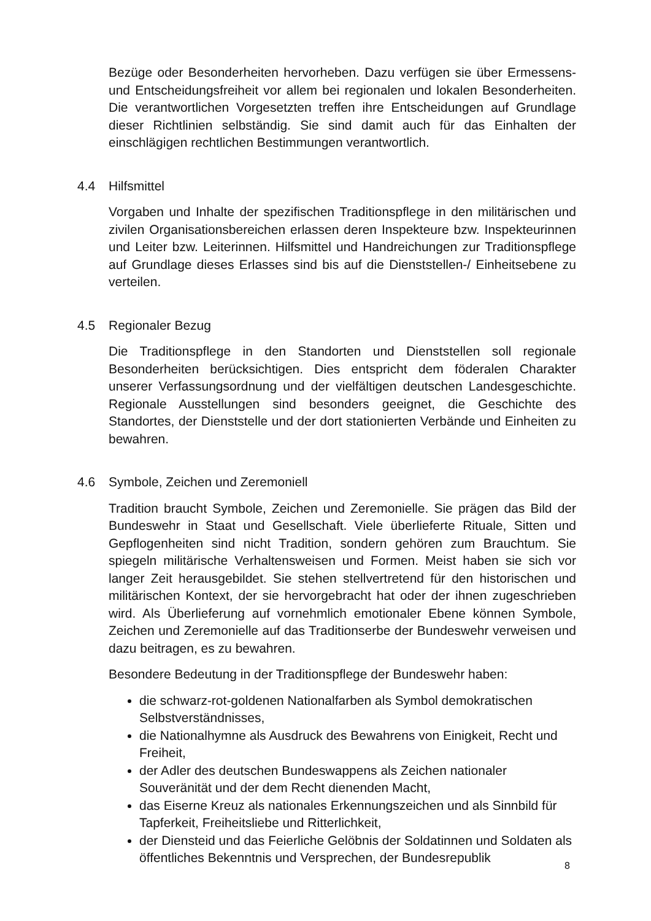Bezüge oder Besonderheiten hervorheben. Dazu verfügen sie über Ermessens- und Entscheidungsfreiheit vor allem bei regionalen und lokalen Besonderheiten. Die verantwortlichen Vorgesetzten treffen ihre Entscheidungen auf Grundlage dieser Richtlinien selbständig. Sie sind damit auch für das Einhalten der einschlägigen rechtlichen Bestimmungen verantwortlich.
4.4 Hilfsmittel
Vorgaben und Inhalte der spezifischen Traditionspflege in den militärischen und zivilen Organisationsbereichen erlassen deren Inspekteure bzw. Inspekteurinnen und Leiter bzw. Leiterinnen. Hilfsmittel und Handreichungen zur Traditionspflege auf Grundlage dieses Erlasses sind bis auf die Dienststellen-/ Einheitsebene zu verteilen.
4.5 Regionaler Bezug
Die Traditionspflege in den Standorten und Dienststellen soll regionale Besonderheiten berücksichtigen. Dies entspricht dem föderalen Charakter unserer Verfassungsordnung und der vielfältigen deutschen Landesgeschichte. Regionale Ausstellungen sind besonders geeignet, die Geschichte des Standortes, der Dienststelle und der dort stationierten Verbände und Einheiten zu bewahren.
4.6 Symbole, Zeichen und Zeremoniell
Tradition braucht Symbole, Zeichen und Zeremonielle. Sie prägen das Bild der Bundeswehr in Staat und Gesellschaft. Viele überlieferte Rituale, Sitten und Gepflogenheiten sind nicht Tradition, sondern gehören zum Brauchtum. Sie spiegeln militärische Verhaltensweisen und Formen. Meist haben sie sich vor langer Zeit herausgebildet. Sie stehen stellvertretend für den historischen und militärischen Kontext, der sie hervorgebracht hat oder der ihnen zugeschrieben wird. Als Überlieferung auf vornehmlich emotionaler Ebene können Symbole, Zeichen und Zeremonielle auf das Traditionserbe der Bundeswehr verweisen und dazu beitragen, es zu bewahren.
Besondere Bedeutung in der Traditionspflege der Bundeswehr haben:
die schwarz-rot-goldenen Nationalfarben als Symbol demokratischen Selbstverständnisses,
die Nationalhymne als Ausdruck des Bewahrens von Einigkeit, Recht und Freiheit,
der Adler des deutschen Bundeswappens als Zeichen nationaler Souveränität und der dem Recht dienenden Macht,
das Eiserne Kreuz als nationales Erkennungszeichen und als Sinnbild für Tapferkeit, Freiheitsliebe und Ritterlichkeit,
der Diensteid und das Feierliche Gelöbnis der Soldatinnen und Soldaten als öffentliches Bekenntnis und Versprechen, der Bundesrepublik
8